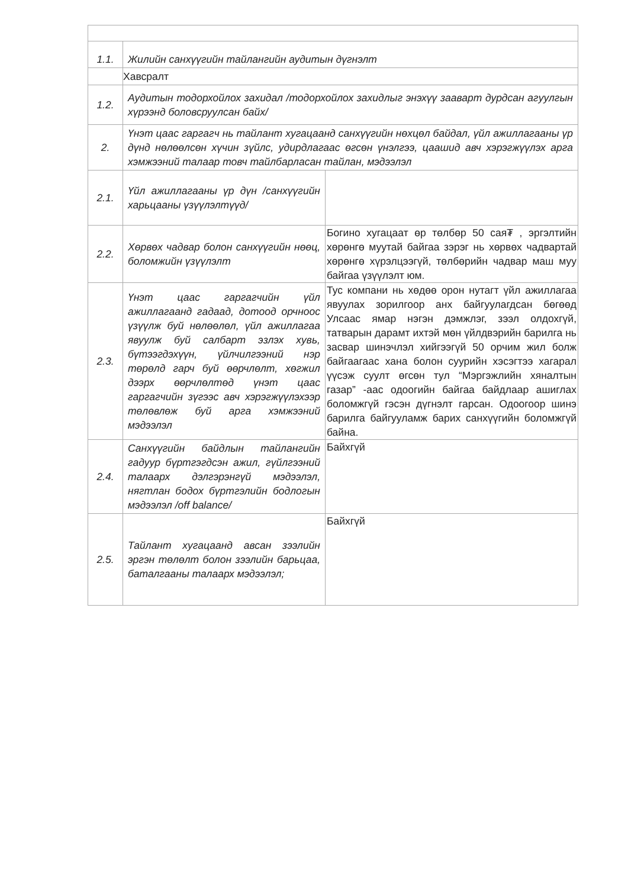| 1.1. | Жилийн санхүүгийн тайлангийн аудитын дүгнэлт | |
| | Хавсралт | |
| 1.2. | Аудитын тодорхойлох захидал /тодорхойлох захидлыг энэхүү зааварт дурдсан агуулгын хүрээнд боловсруулсан байх/ | |
| 2. | Үнэт цаас гаргагч нь тайлант хугацаанд санхүүгийн нөхцөл байдал, үйл ажиллагааны үр дүнд нөлөөлсөн хүчин зүйлс, удирдлагаас өгсөн үнэлгээ, цаашид авч хэрэгжүүлэх арга хэмжээний талаар товч тайлбарласан тайлан, мэдээлэл | |
| 2.1. | Үйл ажиллагааны үр дүн /санхүүгийн харьцааны үзүүлэлтүүд/ | |
| 2.2. | Хөрвөх чадвар болон санхүүгийн нөөц, боломжийн үзүүлэлт | Богино хугацаат өр төлбөр 50 сая₮ , эргэлтийн хөрөнгө муутай байгаа зэрэг нь хөрвөх чадвартай хөрөнгө хүрэлцээгүй, төлбөрийн чадвар маш муу байгаа үзүүлэлт юм. |
| 2.3. | Үнэт цаас гаргагчийн үйл ажиллагаанд гадаад, дотоод орчноос үзүүлж буй нөлөөлөл, үйл ажиллагаа явуулж буй салбарт эзлэх хувь, бүтээгдэхүүн, үйлчилгээний нэр төрөлд гарч буй өөрчлөлт, хөгжил дээрх өөрчлөлтөд үнэт цаас гаргагчийн зүгээс авч хэрэгжүүлэхээр төлөвлөж буй арга хэмжээний мэдээлэл | Тус компани нь хөдөө орон нутагт үйл ажиллагаа явуулах зорилгоор анх байгуулагдсан бөгөөд Улсаас ямар нэгэн дэмжлэг, зээл олдохгүй, татварын дарамт ихтэй мөн үйлдвэрийн барилга нь засвар шинэчлэл хийгээгүй 50 орчим жил болж байгаагаас хана болон суурийн хэсэгтээ хагарал үүсэж суулт өгсөн тул “Мэргэжлийн хяналтын газар” -аас одоогийн байгаа байдлаар ашиглах боломжгүй гэсэн дүгнэлт гарсан. Одоогоор шинэ барилга байгууламж барих санхүүгийн боломжгүй байна. |
| 2.4. | Санхүүгийн байдлын тайлангийн гадуур бүртгэгдсэн ажил, гүйлгээний талаарх дэлгэрэнгүй мэдээлэл, нягтлан бодох бүртгэлийн бодлогын мэдээлэл /off balance/ | Байхгүй |
| 2.5. | Тайлант хугацаанд авсан зээлийн эргэн төлөлт болон зээлийн барьцаа, баталгааны талаарх мэдээлэл; | Байхгүй |